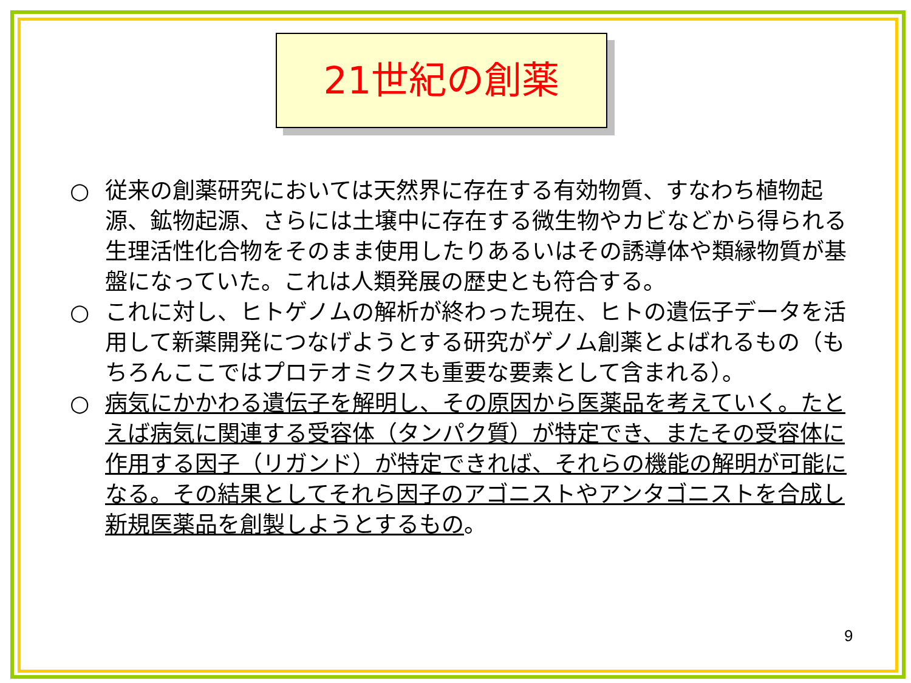21世紀の創薬
○ 従来の創薬研究においては天然界に存在する有効物質、すなわち植物起源、鉱物起源、さらには土壌中に存在する微生物やカビなどから得られる生理活性化合物をそのまま使用したりあるいはその誘導体や類縁物質が基盤になっていた。これは人類発展の歴史とも符合する。
○ これに対し、ヒトゲノムの解析が終わった現在、ヒトの遺伝子データを活用して新薬開発につなげようとする研究がゲノム創薬とよばれるもの（もちろんここではプロテオミクスも重要な要素として含まれる）。
○ 病気にかかわる遺伝子を解明し、その原因から医薬品を考えていく。たとえば病気に関連する受容体（タンパク質）が特定でき、またその受容体に作用する因子（リガンド）が特定できれば、それらの機能の解明が可能になる。その結果としてそれら因子のアゴニストやアンタゴニストを合成し新規医薬品を創製しようとするもの。
9